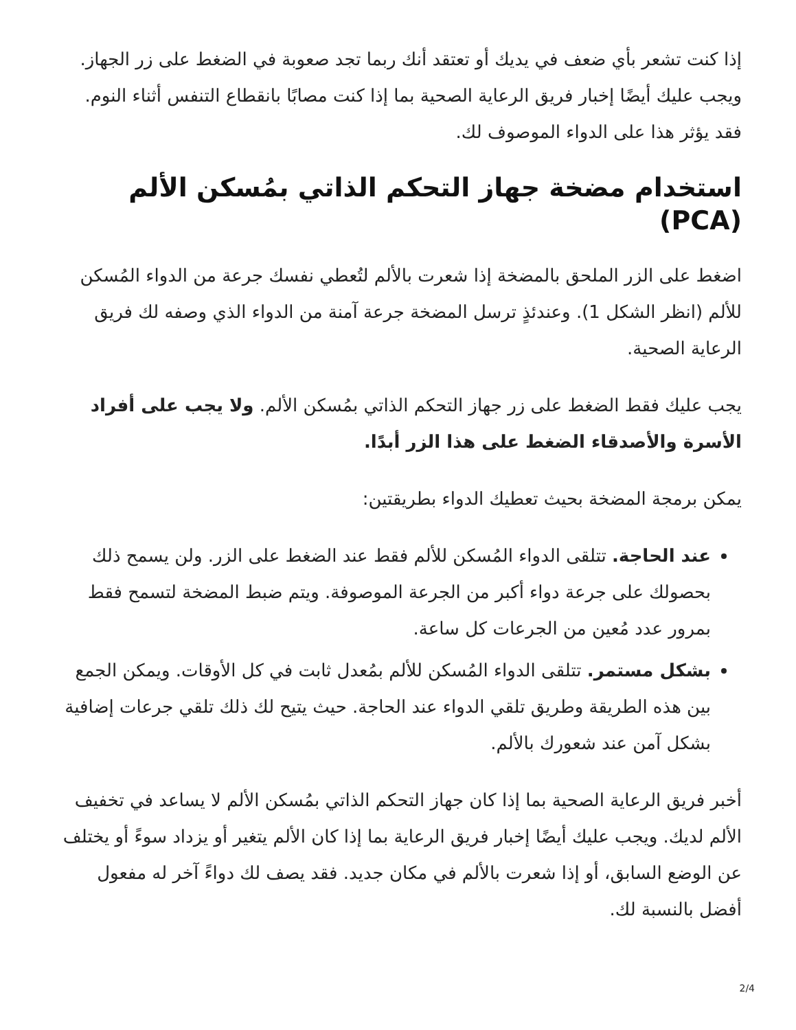إذا كنت تشعر بأي ضعف في يديك أو تعتقد أنك ربما تجد صعوبة في الضغط على زر الجهاز. ويجب عليك أيضًا إخبار فريق الرعاية الصحية بما إذا كنت مصابًا بانقطاع التنفس أثناء النوم. فقد يؤثر هذا على الدواء الموصوف لك.
استخدام مضخة جهاز التحكم الذاتي بمُسكن الألم (PCA)
اضغط على الزر الملحق بالمضخة إذا شعرت بالألم لتُعطي نفسك جرعة من الدواء المُسكن للألم (انظر الشكل 1). وعندئذٍ ترسل المضخة جرعة آمنة من الدواء الذي وصفه لك فريق الرعاية الصحية.
يجب عليك فقط الضغط على زر جهاز التحكم الذاتي بمُسكن الألم. ولا يجب على أفراد الأسرة والأصدقاء الضغط على هذا الزر أبدًا.
يمكن برمجة المضخة بحيث تعطيك الدواء بطريقتين:
عند الحاجة. تتلقى الدواء المُسكن للألم فقط عند الضغط على الزر. ولن يسمح ذلك بحصولك على جرعة دواء أكبر من الجرعة الموصوفة. ويتم ضبط المضخة لتسمح فقط بمرور عدد مُعين من الجرعات كل ساعة.
بشكل مستمر. تتلقى الدواء المُسكن للألم بمُعدل ثابت في كل الأوقات. ويمكن الجمع بين هذه الطريقة وطريق تلقي الدواء عند الحاجة. حيث يتيح لك ذلك تلقي جرعات إضافية بشكل آمن عند شعورك بالألم.
أخبر فريق الرعاية الصحية بما إذا كان جهاز التحكم الذاتي بمُسكن الألم لا يساعد في تخفيف الألم لديك. ويجب عليك أيضًا إخبار فريق الرعاية بما إذا كان الألم يتغير أو يزداد سوءً أو يختلف عن الوضع السابق، أو إذا شعرت بالألم في مكان جديد. فقد يصف لك دواءً آخر له مفعول أفضل بالنسبة لك.
2/4